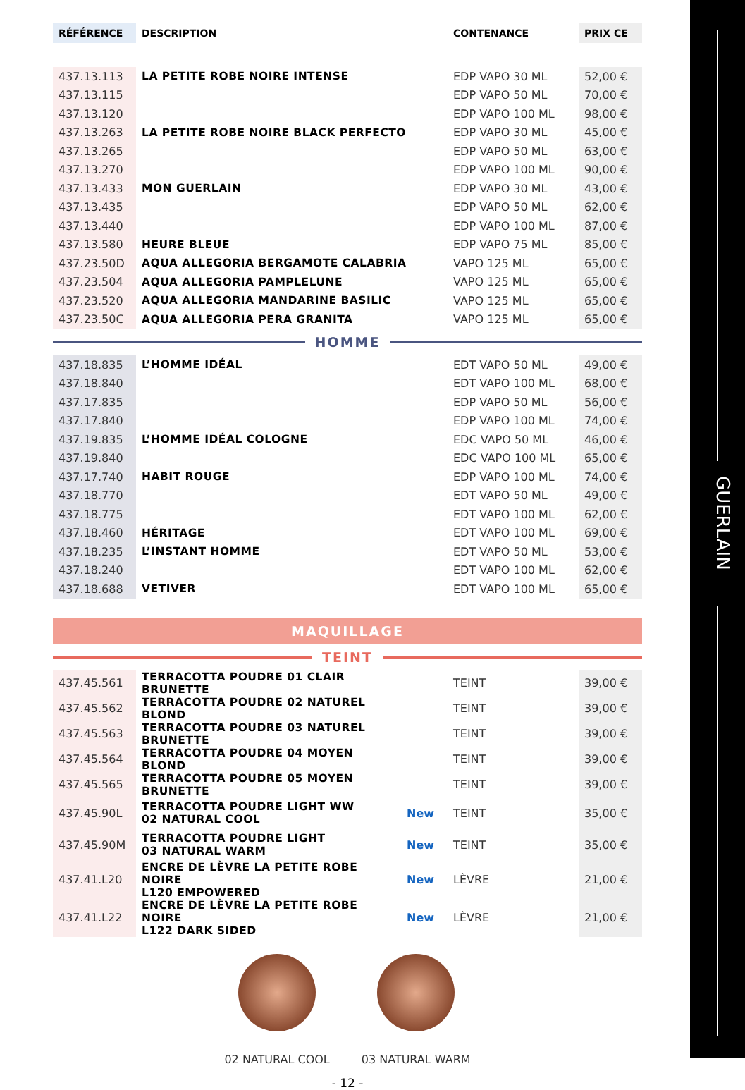GUERLAIN
| RÉFÉRENCE | DESCRIPTION | | CONTENANCE | PRIX CE |
| --- | --- | --- | --- | --- |
| 437.13.113 | LA PETITE ROBE NOIRE INTENSE | | EDP VAPO 30 ML | 52,00 € |
| 437.13.115 | | | EDP VAPO 50 ML | 70,00 € |
| 437.13.120 | | | EDP VAPO 100 ML | 98,00 € |
| 437.13.263 | LA PETITE ROBE NOIRE BLACK PERFECTO | | EDP VAPO 30 ML | 45,00 € |
| 437.13.265 | | | EDP VAPO 50 ML | 63,00 € |
| 437.13.270 | | | EDP VAPO 100 ML | 90,00 € |
| 437.13.433 | MON GUERLAIN | | EDP VAPO 30 ML | 43,00 € |
| 437.13.435 | | | EDP VAPO 50 ML | 62,00 € |
| 437.13.440 | | | EDP VAPO 100 ML | 87,00 € |
| 437.13.580 | HEURE BLEUE | | EDP VAPO 75 ML | 85,00 € |
| 437.23.50D | AQUA ALLEGORIA BERGAMOTE CALABRIA | | VAPO 125 ML | 65,00 € |
| 437.23.504 | AQUA ALLEGORIA PAMPLELUNE | | VAPO 125 ML | 65,00 € |
| 437.23.520 | AQUA ALLEGORIA MANDARINE BASILIC | | VAPO 125 ML | 65,00 € |
| 437.23.50C | AQUA ALLEGORIA PERA GRANITA | | VAPO 125 ML | 65,00 € |
HOMME
| 437.18.835 | L’HOMME IDÉAL | | EDT VAPO 50 ML | 49,00 € |
| 437.18.840 | | | EDT VAPO 100 ML | 68,00 € |
| 437.17.835 | | | EDP VAPO 50 ML | 56,00 € |
| 437.17.840 | | | EDP VAPO 100 ML | 74,00 € |
| 437.19.835 | L’HOMME IDÉAL COLOGNE | | EDC VAPO 50 ML | 46,00 € |
| 437.19.840 | | | EDC VAPO 100 ML | 65,00 € |
| 437.17.740 | HABIT ROUGE | | EDP VAPO 100 ML | 74,00 € |
| 437.18.770 | | | EDT VAPO 50 ML | 49,00 € |
| 437.18.775 | | | EDT VAPO 100 ML | 62,00 € |
| 437.18.460 | HÉRITAGE | | EDT VAPO 100 ML | 69,00 € |
| 437.18.235 | L’INSTANT HOMME | | EDT VAPO 50 ML | 53,00 € |
| 437.18.240 | | | EDT VAPO 100 ML | 62,00 € |
| 437.18.688 | VETIVER | | EDT VAPO 100 ML | 65,00 € |
MAQUILLAGE
TEINT
| 437.45.561 | TERRACOTTA POUDRE 01 CLAIR BRUNETTE | | TEINT | 39,00 € |
| 437.45.562 | TERRACOTTA POUDRE 02 NATUREL BLOND | | TEINT | 39,00 € |
| 437.45.563 | TERRACOTTA POUDRE 03 NATUREL BRUNETTE | | TEINT | 39,00 € |
| 437.45.564 | TERRACOTTA POUDRE 04 MOYEN BLOND | | TEINT | 39,00 € |
| 437.45.565 | TERRACOTTA POUDRE 05 MOYEN BRUNETTE | | TEINT | 39,00 € |
| 437.45.90L | TERRACOTTA POUDRE LIGHT WW 02 NATURAL COOL | New | TEINT | 35,00 € |
| 437.45.90M | TERRACOTTA POUDRE LIGHT 03 NATURAL WARM | New | TEINT | 35,00 € |
| 437.41.L20 | ENCRE DE LÈVRE LA PETITE ROBE NOIRE L120 EMPOWERED | New | LÈVRE | 21,00 € |
| 437.41.L22 | ENCRE DE LÈVRE LA PETITE ROBE NOIRE L122 DARK SIDED | New | LÈVRE | 21,00 € |
02 NATURAL COOL 03 NATURAL WARM
- 12 -